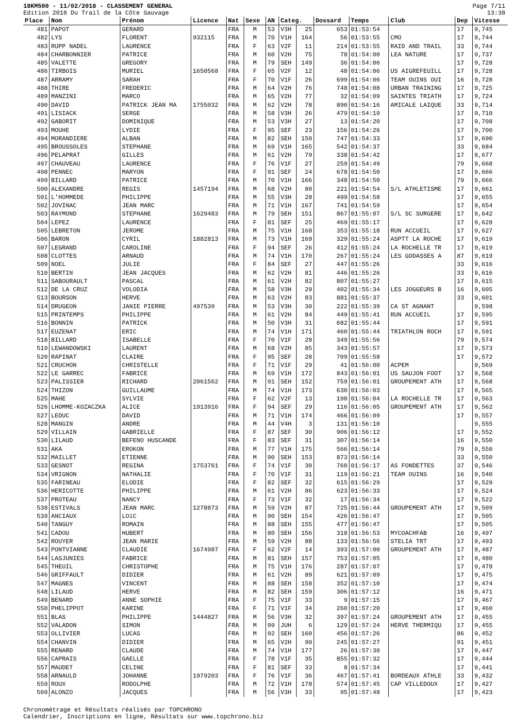18KM500 - 11/02/2018 - CLASSEMENT GENERAL
Edition 2018 Du Trail de la Côte Sauvage
Page 7/11
13:38
| Place | Nom | Prénom | Licence | Nat | Sexe | AN | Categ. | | Dossard | Temps | Club | Dep | Vitesse |
| --- | --- | --- | --- | --- | --- | --- | --- | --- | --- | --- | --- | --- | --- |
| 481 | PAPOT | GERARD | | FRA | M | 53 | V3H | 25 | 653 | 01:53:54 | | 17 | 9,745 |
| 482 | LYS | FLORENT | 932115 | FRA | M | 70 | V1H | 164 | 56 | 01:53:55 | CMO | 17 | 9,744 |
| 483 | RUPP NADEL | LAURENCE | | FRA | F | 63 | V2F | 11 | 214 | 01:53:55 | RAID AND TRAIL | 33 | 9,744 |
| 484 | CHARBONNIER | PATRICE | | FRA | M | 60 | V2H | 75 | 78 | 01:54:00 | LEA NATURE | 17 | 9,737 |
| 485 | VALETTE | GREGORY | | FRA | M | 79 | SEH | 149 | 36 | 01:54:06 | | 17 | 9,728 |
| 486 | TIRBOIS | MURIEL | 1650568 | FRA | F | 65 | V2F | 12 | 48 | 01:54:06 | US AIGREFEUILL | 17 | 9,728 |
| 487 | ARRAMY | SARAH | | FRA | F | 70 | V1F | 26 | 699 | 01:54:06 | TEAM OUINS OUI | 16 | 9,728 |
| 488 | THIRE | FREDERIC | | FRA | M | 64 | V2H | 76 | 748 | 01:54:08 | URBAN TRAINING | 17 | 9,725 |
| 489 | MANZINI | MARCO | | FRA | M | 65 | V2H | 77 | 32 | 01:54:09 | SAINTES TRIATH | 17 | 9,724 |
| 490 | DAVID | PATRICK JEAN MA | 1755032 | FRA | M | 62 | V2H | 78 | 890 | 01:54:16 | AMICALE LAIQUE | 33 | 9,714 |
| 491 | LISIACK | SERGE | | FRA | M | 58 | V3H | 26 | 479 | 01:54:19 | | 17 | 9,710 |
| 492 | GABORIT | DOMINIQUE | | FRA | M | 53 | V3H | 27 | 13 | 01:54:20 | | 17 | 9,708 |
| 493 | MOUHE | LYDIE | | FRA | F | 95 | SEF | 23 | 156 | 01:54:26 | | 17 | 9,700 |
| 494 | MORANDIERE | ALBAN | | FRA | M | 82 | SEH | 150 | 747 | 01:54:33 | | 17 | 9,690 |
| 495 | BROUSSOLES | STEPHANE | | FRA | M | 69 | V1H | 165 | 542 | 01:54:37 | | 33 | 9,684 |
| 496 | PELAPRAT | GILLES | | FRA | M | 61 | V2H | 79 | 338 | 01:54:42 | | 17 | 9,677 |
| 497 | CHAUVEAU | LAURENCE | | FRA | F | 76 | V1F | 27 | 259 | 01:54:49 | | 79 | 9,668 |
| 498 | PENNEC | MARYON | | FRA | F | 91 | SEF | 24 | 678 | 01:54:50 | | 17 | 9,666 |
| 499 | BILLARD | PATRICE | | FRA | M | 70 | V1H | 166 | 348 | 01:54:50 | | 79 | 9,666 |
| 500 | ALEXANDRE | REGIS | 1457194 | FRA | M | 68 | V2H | 80 | 221 | 01:54:54 | S/L ATHLETISME | 17 | 9,661 |
| 501 | L'HOMMEDE | PHILIPPE | | FRA | M | 55 | V3H | 28 | 499 | 01:54:58 | | 17 | 9,655 |
| 502 | JOVINAC | JEAN MARC | | FRA | M | 71 | V1H | 167 | 741 | 01:54:59 | | 17 | 9,654 |
| 503 | RAYMOND | STEPHANE | 1629483 | FRA | M | 79 | SEH | 151 | 867 | 01:55:07 | S/L SC SURGERE | 17 | 9,642 |
| 504 | LEPEZ | LAURENCE | | FRA | F | 81 | SEF | 25 | 469 | 01:55:17 | | 17 | 9,628 |
| 505 | LEBRETON | JEROME | | FRA | M | 75 | V1H | 168 | 353 | 01:55:18 | RUN ACCUEIL | 17 | 9,627 |
| 506 | BARON | CYRIL | 1882813 | FRA | M | 73 | V1H | 169 | 329 | 01:55:24 | ASPTT LA ROCHE | 17 | 9,619 |
| 507 | LEGRAND | CAROLINE | | FRA | F | 94 | SEF | 26 | 412 | 01:55:24 | LA ROCHELLE TR | 17 | 9,619 |
| 508 | CLOTTES | ARNAUD | | FRA | M | 74 | V1H | 170 | 267 | 01:55:24 | LES GODASSES A | 87 | 9,619 |
| 509 | NOEL | JULIE | | FRA | F | 84 | SEF | 27 | 447 | 01:55:26 | | 33 | 9,616 |
| 510 | BERTIN | JEAN JACQUES | | FRA | M | 62 | V2H | 81 | 446 | 01:55:26 | | 33 | 9,616 |
| 511 | SABOURAULT | PASCAL | | FRA | M | 61 | V2H | 82 | 807 | 01:55:27 | | 17 | 9,615 |
| 512 | DE LA CRUZ | VOLODIA | | FRA | M | 58 | V3H | 29 | 402 | 01:55:34 | LES JOGGEURS B | 16 | 9,605 |
| 513 | BOURSON | HERVE | | FRA | M | 63 | V2H | 83 | 881 | 01:55:37 | | 33 | 9,601 |
| 514 | DRUGEON | JANIE PIERRE | 497539 | FRA | M | 53 | V3H | 30 | 222 | 01:55:39 | CA ST AGNANT | | 9,598 |
| 515 | PRINTEMPS | PHILIPPE | | FRA | M | 61 | V2H | 84 | 449 | 01:55:41 | RUN ACCUEIL | 17 | 9,595 |
| 516 | BONNIN | PATRICK | | FRA | M | 50 | V3H | 31 | 682 | 01:55:44 | | 17 | 9,591 |
| 517 | EUZENAT | ERIC | | FRA | M | 74 | V1H | 171 | 460 | 01:55:44 | TRIATHLON ROCH | 17 | 9,591 |
| 518 | BILLARD | ISABELLE | | FRA | F | 70 | V1F | 28 | 349 | 01:55:56 | | 79 | 9,574 |
| 519 | LEWANDOWSKI | LAURENT | | FRA | M | 68 | V2H | 85 | 343 | 01:55:57 | | 17 | 9,573 |
| 520 | RAPINAT | CLAIRE | | FRA | F | 95 | SEF | 28 | 709 | 01:55:58 | | 17 | 9,572 |
| 521 | CRUCHON | CHRISTELLE | | FRA | F | 71 | V1F | 29 | 41 | 01:56:00 | ACPEM | | 9,569 |
| 522 | LE GARREC | FABRICE | | FRA | M | 69 | V1H | 172 | 843 | 01:56:01 | US SAUJON FOOT | 17 | 9,568 |
| 523 | PALISSIER | RICHARD | 2061562 | FRA | M | 91 | SEH | 152 | 759 | 01:56:01 | GROUPEMENT ATH | 17 | 9,568 |
| 524 | THIZON | GUILLAUME | | FRA | M | 74 | V1H | 173 | 630 | 01:56:03 | | 17 | 9,565 |
| 525 | MAHE | SYLVIE | | FRA | F | 62 | V2F | 13 | 198 | 01:56:04 | LA ROCHELLE TR | 17 | 9,563 |
| 526 | LHOMME-KOZACZKA | ALICE | 1913916 | FRA | F | 94 | SEF | 29 | 116 | 01:56:05 | GROUPEMENT ATH | 17 | 9,562 |
| 527 | LEDUC | DAVID | | FRA | M | 71 | V1H | 174 | 466 | 01:56:09 | | 17 | 9,557 |
| 528 | MANGIN | ANDRE | | FRA | M | 44 | V4H | 3 | 131 | 01:56:10 | | | 9,555 |
| 529 | VILLAIN | GABRIELLE | | FRA | F | 87 | SEF | 30 | 906 | 01:56:12 | | 17 | 9,552 |
| 530 | LILAUD | BEFENO HUSCANDE | | FRA | F | 83 | SEF | 31 | 307 | 01:56:14 | | 16 | 9,550 |
| 531 | AKA | EROKON | | FRA | M | 77 | V1H | 175 | 566 | 01:56:14 | | 79 | 9,550 |
| 532 | MAILLET | ETIENNE | | FRA | M | 90 | SEH | 153 | 873 | 01:56:14 | | 33 | 9,550 |
| 533 | GESNOT | REGINA | 1753761 | FRA | F | 74 | V1F | 30 | 760 | 01:56:17 | AS FONDETTES | 37 | 9,546 |
| 534 | VRIGNON | NATHALIE | | FRA | F | 70 | V1F | 31 | 119 | 01:56:21 | TEAM OUINS | 16 | 9,540 |
| 535 | FARINEAU | ELODIE | | FRA | F | 82 | SEF | 32 | 615 | 01:56:29 | | 17 | 9,529 |
| 536 | HERICOTTE | PHILIPPE | | FRA | M | 61 | V2H | 86 | 623 | 01:56:33 | | 17 | 9,524 |
| 537 | PROTEAU | NANCY | | FRA | F | 73 | V1F | 32 | 17 | 01:56:34 | | 17 | 9,522 |
| 538 | ESTIVALS | JEAN MARC | 1278873 | FRA | M | 59 | V2H | 87 | 725 | 01:56:44 | GROUPEMENT ATH | 17 | 9,509 |
| 539 | ANCIAUX | LOïC | | FRA | M | 90 | SEH | 154 | 426 | 01:56:47 | | 17 | 9,505 |
| 540 | TANGUY | ROMAIN | | FRA | M | 88 | SEH | 155 | 477 | 01:56:47 | | 17 | 9,505 |
| 541 | CADOU | HUBERT | | FRA | M | 80 | SEH | 156 | 318 | 01:56:53 | MYCOACHFAB | 16 | 9,497 |
| 542 | ROUYER | JEAN MARIE | | FRA | M | 59 | V2H | 88 | 133 | 01:56:56 | STELIA TRT | 17 | 9,493 |
| 543 | PONTVIANNE | CLAUDIE | 1674987 | FRA | F | 62 | V2F | 14 | 393 | 01:57:00 | GROUPEMENT ATH | 17 | 9,487 |
| 544 | LASJUNIES | FABRICE | | FRA | M | 81 | SEH | 157 | 753 | 01:57:05 | | 17 | 9,480 |
| 545 | THEUIL | CHRISTOPHE | | FRA | M | 75 | V1H | 176 | 287 | 01:57:07 | | 17 | 9,478 |
| 546 | GRIFFAULT | DIDIER | | FRA | M | 61 | V2H | 89 | 621 | 01:57:09 | | 17 | 9,475 |
| 547 | MAGNES | VINCENT | | FRA | M | 88 | SEH | 158 | 352 | 01:57:10 | | 17 | 9,474 |
| 548 | LILAUD | HERVE | | FRA | M | 82 | SEH | 159 | 306 | 01:57:12 | | 16 | 9,471 |
| 549 | BENARD | ANNE SOPHIE | | FRA | F | 75 | V1F | 33 | 9 | 01:57:15 | | 17 | 9,467 |
| 550 | PHELIPPOT | KARINE | | FRA | F | 71 | V1F | 34 | 260 | 01:57:20 | | 17 | 9,460 |
| 551 | BLAS | PHILIPPE | 1444827 | FRA | M | 56 | V3H | 32 | 397 | 01:57:24 | GROUPEMENT ATH | 17 | 9,455 |
| 552 | VALADON | SIMON | | FRA | M | 99 | JUH | 6 | 129 | 01:57:24 | HERVE THERMIQU | 17 | 9,455 |
| 553 | OLLIVIER | LUCAS | | FRA | M | 92 | SEH | 160 | 456 | 01:57:26 | | 86 | 9,452 |
| 554 | CHANVIN | DIDIER | | FRA | M | 65 | V2H | 90 | 245 | 01:57:27 | | 91 | 9,451 |
| 555 | RENARD | CLAUDE | | FRA | M | 74 | V1H | 177 | 26 | 01:57:30 | | 17 | 9,447 |
| 556 | CAPRAIS | GAELLE | | FRA | F | 78 | V1F | 35 | 855 | 01:57:32 | | 17 | 9,444 |
| 557 | MAUDET | CELINE | | FRA | F | 81 | SEF | 33 | 8 | 01:57:34 | | 17 | 9,441 |
| 558 | ARNAULD | JOHANNE | 1979203 | FRA | F | 76 | V1F | 36 | 467 | 01:57:41 | BORDEAUX ATHLE | 33 | 9,432 |
| 559 | ROUX | RODOLPHE | | FRA | M | 72 | V1H | 178 | 574 | 01:57:45 | CAP VILLEDOUX | 17 | 9,427 |
| 560 | ALONZO | JACQUES | | FRA | M | 56 | V3H | 33 | 95 | 01:57:48 | | 17 | 9,423 |
Chronométrage et Résultats réalisés par TOPCHRONO
Calendrier, Inscriptions en ligne, Résultats sur www.topchrono.biz